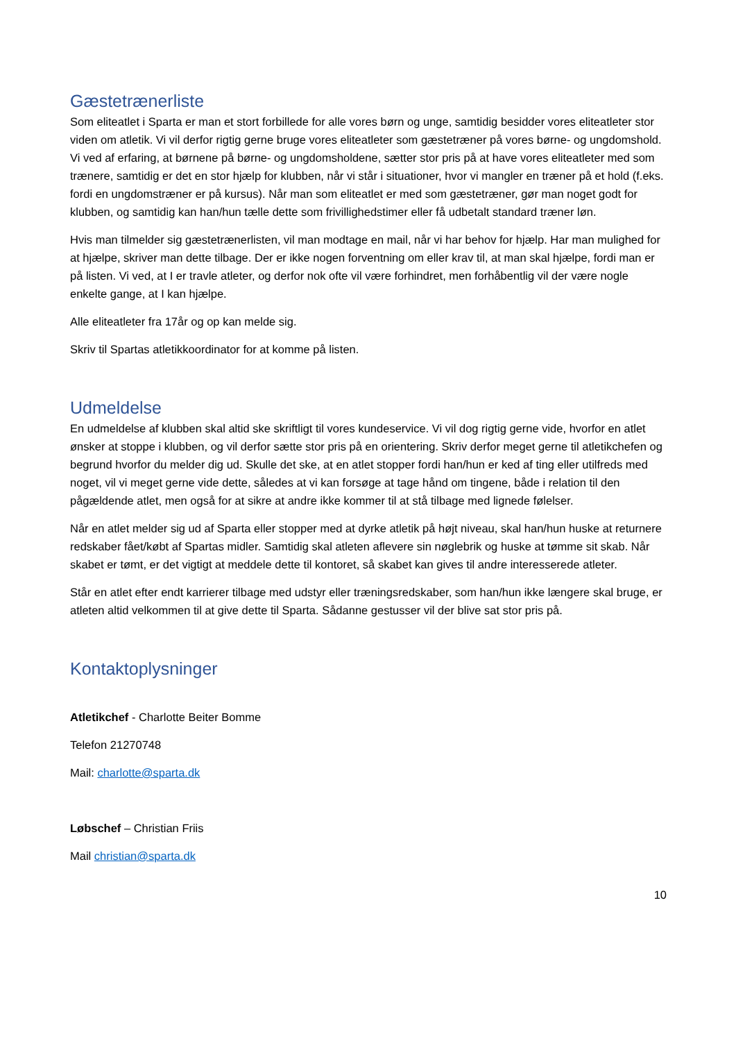Gæstetrænerliste
Som eliteatlet i Sparta er man et stort forbillede for alle vores børn og unge, samtidig besidder vores eliteatleter stor viden om atletik. Vi vil derfor rigtig gerne bruge vores eliteatleter som gæstetræner på vores børne- og ungdomshold. Vi ved af erfaring, at børnene på børne- og ungdomsholdene, sætter stor pris på at have vores eliteatleter med som trænere, samtidig er det en stor hjælp for klubben, når vi står i situationer, hvor vi mangler en træner på et hold (f.eks. fordi en ungdomstræner er på kursus). Når man som eliteatlet er med som gæstetræner, gør man noget godt for klubben, og samtidig kan han/hun tælle dette som frivillighedstimer eller få udbetalt standard træner løn.
Hvis man tilmelder sig gæstetrænerlisten, vil man modtage en mail, når vi har behov for hjælp. Har man mulighed for at hjælpe, skriver man dette tilbage. Der er ikke nogen forventning om eller krav til, at man skal hjælpe, fordi man er på listen. Vi ved, at I er travle atleter, og derfor nok ofte vil være forhindret, men forhåbentlig vil der være nogle enkelte gange, at I kan hjælpe.
Alle eliteatleter fra 17år og op kan melde sig.
Skriv til Spartas atletikkoordinator for at komme på listen.
Udmeldelse
En udmeldelse af klubben skal altid ske skriftligt til vores kundeservice. Vi vil dog rigtig gerne vide, hvorfor en atlet ønsker at stoppe i klubben, og vil derfor sætte stor pris på en orientering. Skriv derfor meget gerne til atletikchefen og begrund hvorfor du melder dig ud. Skulle det ske, at en atlet stopper fordi han/hun er ked af ting eller utilfreds med noget, vil vi meget gerne vide dette, således at vi kan forsøge at tage hånd om tingene, både i relation til den pågældende atlet, men også for at sikre at andre ikke kommer til at stå tilbage med lignede følelser.
Når en atlet melder sig ud af Sparta eller stopper med at dyrke atletik på højt niveau, skal han/hun huske at returnere redskaber fået/købt af Spartas midler. Samtidig skal atleten aflevere sin nøglebrik og huske at tømme sit skab. Når skabet er tømt, er det vigtigt at meddele dette til kontoret, så skabet kan gives til andre interesserede atleter.
Står en atlet efter endt karrierer tilbage med udstyr eller træningsredskaber, som han/hun ikke længere skal bruge, er atleten altid velkommen til at give dette til Sparta. Sådanne gestusser vil der blive sat stor pris på.
Kontaktoplysninger
Atletikchef - Charlotte Beiter Bomme
Telefon 21270748
Mail: charlotte@sparta.dk
Løbschef – Christian Friis
Mail christian@sparta.dk
10